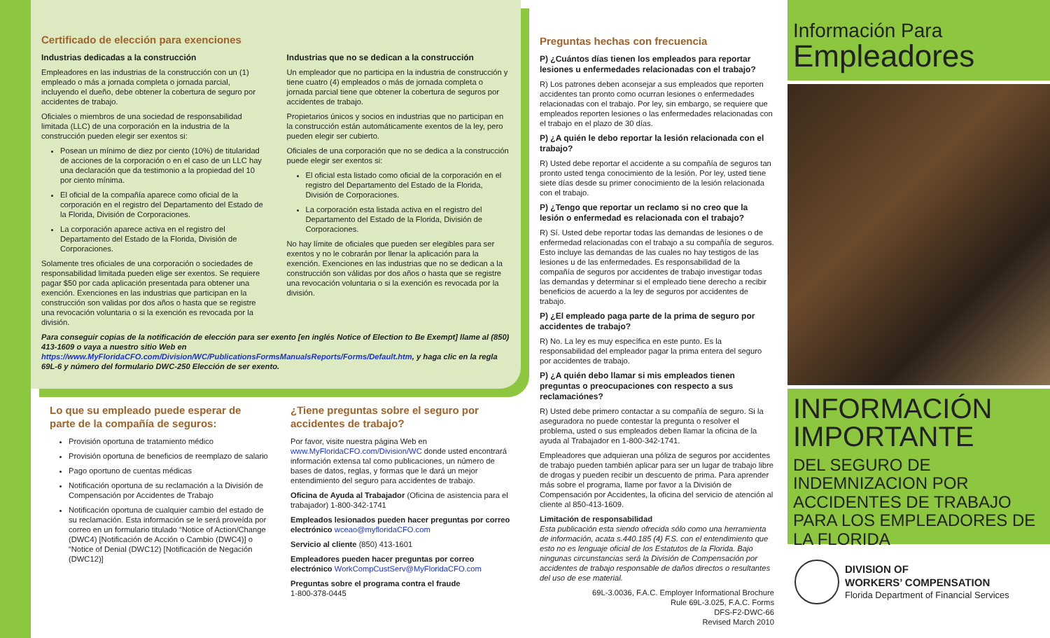Certificado de elección para exenciones
Industrias dedicadas a la construcción
Empleadores en las industrias de la construcción con un (1) empleado o más a jornada completa o jornada parcial, incluyendo el dueño, debe obtener la cobertura de seguro por accidentes de trabajo.
Oficiales o miembros de una sociedad de responsabilidad limitada (LLC) de una corporación en la industria de la construcción pueden elegir ser exentos si:
Posean un mínimo de diez por ciento (10%) de titularidad de acciones de la corporación o en el caso de un LLC hay una declaración que da testimonio a la propiedad del 10 por ciento mínima.
El oficial de la compañía aparece como oficial de la corporación en el registro del Departamento del Estado de la Florida, División de Corporaciones.
La corporación aparece activa en el registro del Departamento del Estado de la Florida, División de Corporaciones.
Solamente tres oficiales de una corporación o sociedades de responsabilidad limitada pueden elige ser exentos. Se requiere pagar $50 por cada aplicación presentada para obtener una exención. Exenciones en las industrias que participan en la construcción son validas por dos años o hasta que se registre una revocación voluntaria o si la exención es revocada por la división.
Industrias que no se dedican a la construcción
Un empleador que no participa en la industria de construcción y tiene cuatro (4) empleados o más de jornada completa o jornada parcial tiene que obtener la cobertura de seguros por accidentes de trabajo.
Propietarios únicos y socios en industrias que no participan en la construcción están automáticamente exentos de la ley, pero pueden elegir ser cubierto.
Oficiales de una corporación que no se dedica a la construcción puede elegir ser exentos si:
El oficial esta listado como oficial de la corporación en el registro del Departamento del Estado de la Florida, División de Corporaciones.
La corporación esta listada activa en el registro del Departamento del Estado de la Florida, División de Corporaciones.
No hay límite de oficiales que pueden ser elegibles para ser exentos y no le cobrarán por llenar la aplicación para la exención. Exenciones en las industrias que no se dedican a la construcción son válidas por dos años o hasta que se registre una revocación voluntaria o si la exención es revocada por la división.
Para conseguir copias de la notificación de elección para ser exento [en inglés Notice of Election to Be Exempt] llame al (850) 413-1609 o vaya a nuestro sitio Web en https://www.MyFloridaCFO.com/Division/WC/PublicationsFormsManualsReports/Forms/Default.htm, y haga clic en la regla 69L-6 y número del formulario DWC-250 Elección de ser exento.
Lo que su empleado puede esperar de parte de la compañía de seguros:
Provisión oportuna de tratamiento médico
Provisión oportuna de beneficios de reemplazo de salario
Pago oportuno de cuentas médicas
Notificación oportuna de su reclamación a la División de Compensación por Accidentes de Trabajo
Notificación oportuna de cualquier cambio del estado de su reclamación. Esta información se le será proveída por correo en un formulario titulado “Notice of Action/Change (DWC4) [Notificación de Acción o Cambio (DWC4)] o “Notice of Denial (DWC12) [Notificación de Negación (DWC12)]
¿Tiene preguntas sobre el seguro por accidentes de trabajo?
Por favor, visite nuestra página Web en www.MyFloridaCFO.com/Division/WC donde usted encontrará información extensa tal como publicaciones, un número de bases de datos, reglas, y formas que le dará un mejor entendimiento del seguro para accidentes de trabajo.
Oficina de Ayuda al Trabajador (Oficina de asistencia para el trabajador) 1-800-342-1741
Empleados lesionados pueden hacer preguntas por correo electrónico wceao@myfloridaCFO.com
Servicio al cliente (850) 413-1601
Empleadores pueden hacer preguntas por correo electrónico WorkCompCustServ@MyFloridaCFO.com
Preguntas sobre el programa contra el fraude
1-800-378-0445
Preguntas hechas con frecuencia
P) ¿Cuántos días tienen los empleados para reportar lesiones u enfermedades relacionadas con el trabajo?
R) Los patrones deben aconsejar a sus empleados que reporten accidentes tan pronto como ocurran lesiones o enfermedades relacionadas con el trabajo. Por ley, sin embargo, se requiere que empleados reporten lesiones o las enfermedades relacionadas con el trabajo en el plazo de 30 días.
P) ¿A quién le debo reportar la lesión relacionada con el trabajo?
R) Usted debe reportar el accidente a su compañía de seguros tan pronto usted tenga conocimiento de la lesión. Por ley, usted tiene siete días desde su primer conocimiento de la lesión relacionada con el trabajo.
P) ¿Tengo que reportar un reclamo si no creo que la lesión o enfermedad es relacionada con el trabajo?
R) Sí. Usted debe reportar todas las demandas de lesiones o de enfermedad relacionadas con el trabajo a su compañía de seguros. Esto incluye las demandas de las cuales no hay testigos de las lesiones u de las enfermedades. Es responsabilidad de la compañía de seguros por accidentes de trabajo investigar todas las demandas y determinar si el empleado tiene derecho a recibir beneficios de acuerdo a la ley de seguros por accidentes de trabajo.
P) ¿El empleado paga parte de la prima de seguro por accidentes de trabajo?
R) No. La ley es muy específica en este punto. Es la responsabilidad del empleador pagar la prima entera del seguro por accidentes de trabajo.
P) ¿A quién debo llamar si mis empleados tienen preguntas o preocupaciones con respecto a sus reclamaciónes?
R) Usted debe primero contactar a su compañía de seguro. Si la aseguradora no puede contestar la pregunta o resolver el problema, usted o sus empleados deben llamar la oficina de la ayuda al Trabajador en 1-800-342-1741.
Empleadores que adquieran una póliza de seguros por accidentes de trabajo pueden también aplicar para ser un lugar de trabajo libre de drogas y pueden recibir un descuento de prima. Para aprender más sobre el programa, llame por favor a la División de Compensación por Accidentes, la oficina del servicio de atención al cliente al 850-413-1609.
Limitación de responsabilidad
Esta publicación esta siendo ofrecida sólo como una herramienta de información, acata s.440.185 (4) F.S. con el entendimiento que esto no es lenguaje oficial de los Estatutos de la Florida. Bajo ningunas circunstancias será la División de Compensación por accidentes de trabajo responsable de daños directos o resultantes del uso de ese material.
69L-3.0036, F.A.C. Employer Informational Brochure
Rule 69L-3.025, F.A.C. Forms
DFS-F2-DWC-66
Revised March 2010
Información Para
Empleadores
INFORMACIÓN
IMPORTANTE
DEL SEGURO DE INDEMNIZACION POR ACCIDENTES DE TRABAJO PARA LOS EMPLEADORES DE LA FLORIDA
DIVISION OF
WORKERS’ COMPENSATION
Florida Department of Financial Services